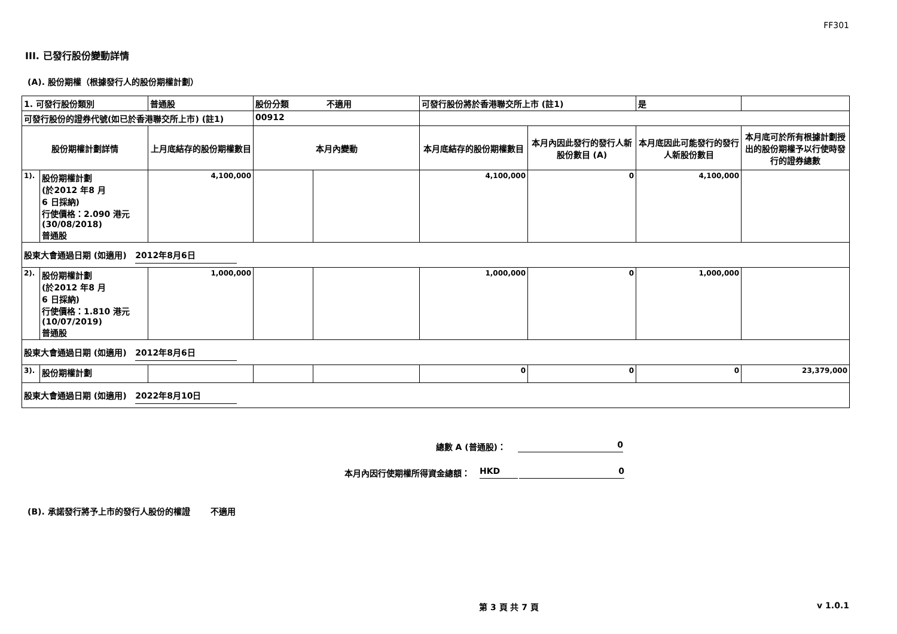FF301
III. 已發行股份變動詳情
(A). 股份期權（根據發行人的股份期權計劃）
| 1. 可發行股份類別 | | 普通股 | 股份分類 不適用 | | 可發行股份將於香港聯交所上市 (註1) | | 是 | |
| 可發行股份的證券代號(如已於香港聯交所上市) (註1) | | | 00912 | | | | | |
| 股份期權計劃詳情 | | 上月底結存的股份期權數目 | 本月內變動 | | 本月底結存的股份期權數目 | 本月內因此發行的發行人新股份數目 (A) | 本月底因此可能發行的發行人新股份數目 | 本月底可於所有根據計劃授出的股份期權予以行使時發行的證券總數 |
| 1). | 股份期權計劃 (於2012 年8 月 6 日採納) 行使價格：2.090 港元 (30/08/2018) 普通股 | 4,100,000 | | | 4,100,000 | 0 | 4,100,000 | |
| 股東大會通過日期 (如適用) 2012年8月6日 | | | | | | | | |
| 2). | 股份期權計劃 (於2012 年8 月 6 日採納) 行使價格：1.810 港元 (10/07/2019) 普通股 | 1,000,000 | | | 1,000,000 | 0 | 1,000,000 | |
| 股東大會通過日期 (如適用) 2012年8月6日 | | | | | | | | |
| 3). | 股份期權計劃 | | | | 0 | 0 | 0 | 23,379,000 |
| 股東大會通過日期 (如適用) 2022年8月10日 | | | | | | | | |
總數 A (普通股)： 0
本月內因行使期權所得資金總額： HKD 0
(B). 承諾發行將予上市的發行人股份的權證 不適用
第 3 頁 共 7 頁 v 1.0.1